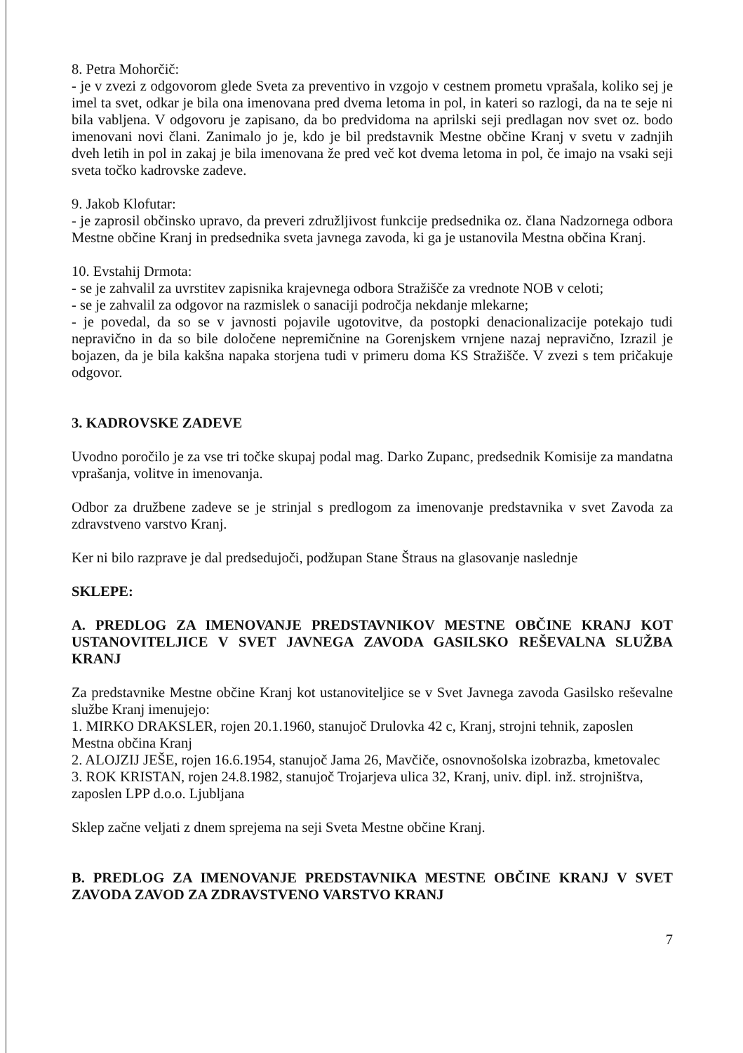8. Petra Mohorčič:
- je v zvezi z odgovorom glede Sveta za preventivo in vzgojo v cestnem prometu vprašala, koliko sej je imel ta svet, odkar je bila ona imenovana pred dvema letoma in pol, in kateri so razlogi, da na te seje ni bila vabljena. V odgovoru je zapisano, da bo predvidoma na aprilski seji predlagan nov svet oz. bodo imenovani novi člani. Zanimalo jo je, kdo je bil predstavnik Mestne občine Kranj v svetu v zadnjih dveh letih in pol in zakaj je bila imenovana že pred več kot dvema letoma in pol, če imajo na vsaki seji sveta točko kadrovske zadeve.
9. Jakob Klofutar:
- je zaprosil občinsko upravo, da preveri združljivost funkcije predsednika oz. člana Nadzornega odbora Mestne občine Kranj in predsednika sveta javnega zavoda, ki ga je ustanovila Mestna občina Kranj.
10. Evstahij Drmota:
- se je zahvalil za uvrstitev zapisnika krajevnega odbora Stražišče za vrednote NOB v celoti;
- se je zahvalil za odgovor na razmislek o sanaciji področja nekdanje mlekarne;
- je povedal, da so se v javnosti pojavile ugotovitve, da postopki denacionalizacije potekajo tudi nepravično in da so bile določene nepremičnine na Gorenjskem vrnjene nazaj nepravično, Izrazil je bojazen, da je bila kakšna napaka storjena tudi v primeru doma KS Stražišče. V zvezi s tem pričakuje odgovor.
3. KADROVSKE ZADEVE
Uvodno poročilo je za vse tri točke skupaj podal mag. Darko Zupanc, predsednik Komisije za mandatna vprašanja, volitve in imenovanja.
Odbor za družbene zadeve se je strinjal s predlogom za imenovanje predstavnika v svet Zavoda za zdravstveno varstvo Kranj.
Ker ni bilo razprave je dal predsedujoči, podžupan Stane Štraus na glasovanje naslednje
SKLEPE:
A. PREDLOG ZA IMENOVANJE PREDSTAVNIKOV MESTNE OBČINE KRANJ KOT USTANOVITELJICE V SVET JAVNEGA ZAVODA GASILSKO REŠEVALNA SLUŽBA KRANJ
Za predstavnike Mestne občine Kranj kot ustanoviteljice se v Svet Javnega zavoda Gasilsko reševalne službe Kranj imenujejo:
1. MIRKO DRAKSLER, rojen 20.1.1960, stanujoč Drulovka 42 c, Kranj, strojni tehnik, zaposlen Mestna občina Kranj
2. ALOJZIJ JEŠE, rojen 16.6.1954, stanujoč Jama 26, Mavčiče, osnovnošolska izobrazba, kmetovalec
3. ROK KRISTAN, rojen 24.8.1982, stanujoč Trojarjeva ulica 32, Kranj, univ. dipl. inž. strojništva, zaposlen LPP d.o.o. Ljubljana
Sklep začne veljati z dnem sprejema na seji Sveta Mestne občine Kranj.
B. PREDLOG ZA IMENOVANJE PREDSTAVNIKA MESTNE OBČINE KRANJ V SVET ZAVODA ZAVOD ZA ZDRAVSTVENO VARSTVO KRANJ
7